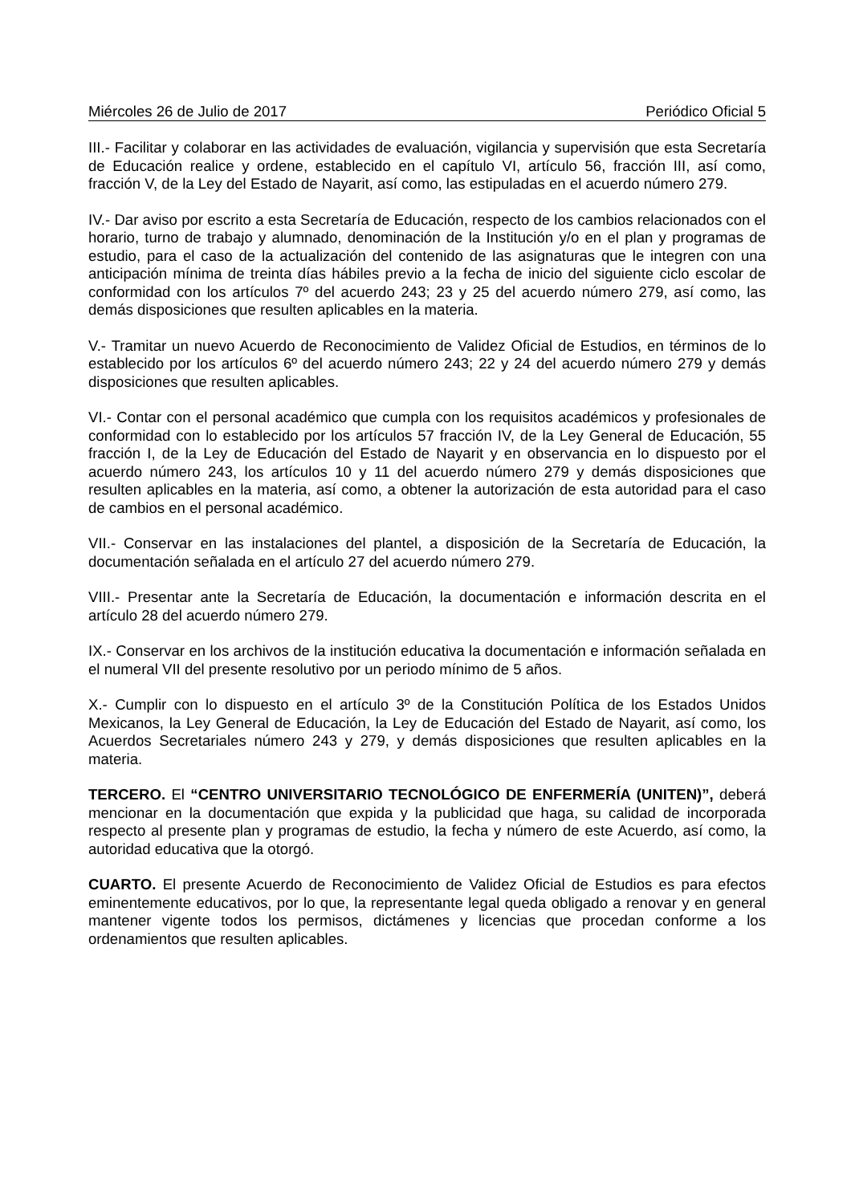Miércoles 26 de Julio de 2017 Periódico Oficial 5
III.- Facilitar y colaborar en las actividades de evaluación, vigilancia y supervisión que esta Secretaría de Educación realice y ordene, establecido en el capítulo VI, artículo 56, fracción III, así como, fracción V, de la Ley del Estado de Nayarit, así como, las estipuladas en el acuerdo número 279.
IV.- Dar aviso por escrito a esta Secretaría de Educación, respecto de los cambios relacionados con el horario, turno de trabajo y alumnado, denominación de la Institución y/o en el plan y programas de estudio, para el caso de la actualización del contenido de las asignaturas que le integren con una anticipación mínima de treinta días hábiles previo a la fecha de inicio del siguiente ciclo escolar de conformidad con los artículos 7º del acuerdo 243; 23 y 25 del acuerdo número 279, así como, las demás disposiciones que resulten aplicables en la materia.
V.- Tramitar un nuevo Acuerdo de Reconocimiento de Validez Oficial de Estudios, en términos de lo establecido por los artículos 6º del acuerdo número 243; 22 y 24 del acuerdo número 279 y demás disposiciones que resulten aplicables.
VI.- Contar con el personal académico que cumpla con los requisitos académicos y profesionales de conformidad con lo establecido por los artículos 57 fracción IV, de la Ley General de Educación, 55 fracción I, de la Ley de Educación del Estado de Nayarit y en observancia en lo dispuesto por el acuerdo número 243, los artículos 10 y 11 del acuerdo número 279 y demás disposiciones que resulten aplicables en la materia, así como, a obtener la autorización de esta autoridad para el caso de cambios en el personal académico.
VII.- Conservar en las instalaciones del plantel, a disposición de la Secretaría de Educación, la documentación señalada en el artículo 27 del acuerdo número 279.
VIII.- Presentar ante la Secretaría de Educación, la documentación e información descrita en el artículo 28 del acuerdo número 279.
IX.- Conservar en los archivos de la institución educativa la documentación e información señalada en el numeral VII del presente resolutivo por un periodo mínimo de 5 años.
X.- Cumplir con lo dispuesto en el artículo 3º de la Constitución Política de los Estados Unidos Mexicanos, la Ley General de Educación, la Ley de Educación del Estado de Nayarit, así como, los Acuerdos Secretariales número 243 y 279, y demás disposiciones que resulten aplicables en la materia.
TERCERO. El “CENTRO UNIVERSITARIO TECNOLÓGICO DE ENFERMERÍA (UNITEN)”, deberá mencionar en la documentación que expida y la publicidad que haga, su calidad de incorporada respecto al presente plan y programas de estudio, la fecha y número de este Acuerdo, así como, la autoridad educativa que la otorgó.
CUARTO. El presente Acuerdo de Reconocimiento de Validez Oficial de Estudios es para efectos eminentemente educativos, por lo que, la representante legal queda obligado a renovar y en general mantener vigente todos los permisos, dictámenes y licencias que procedan conforme a los ordenamientos que resulten aplicables.